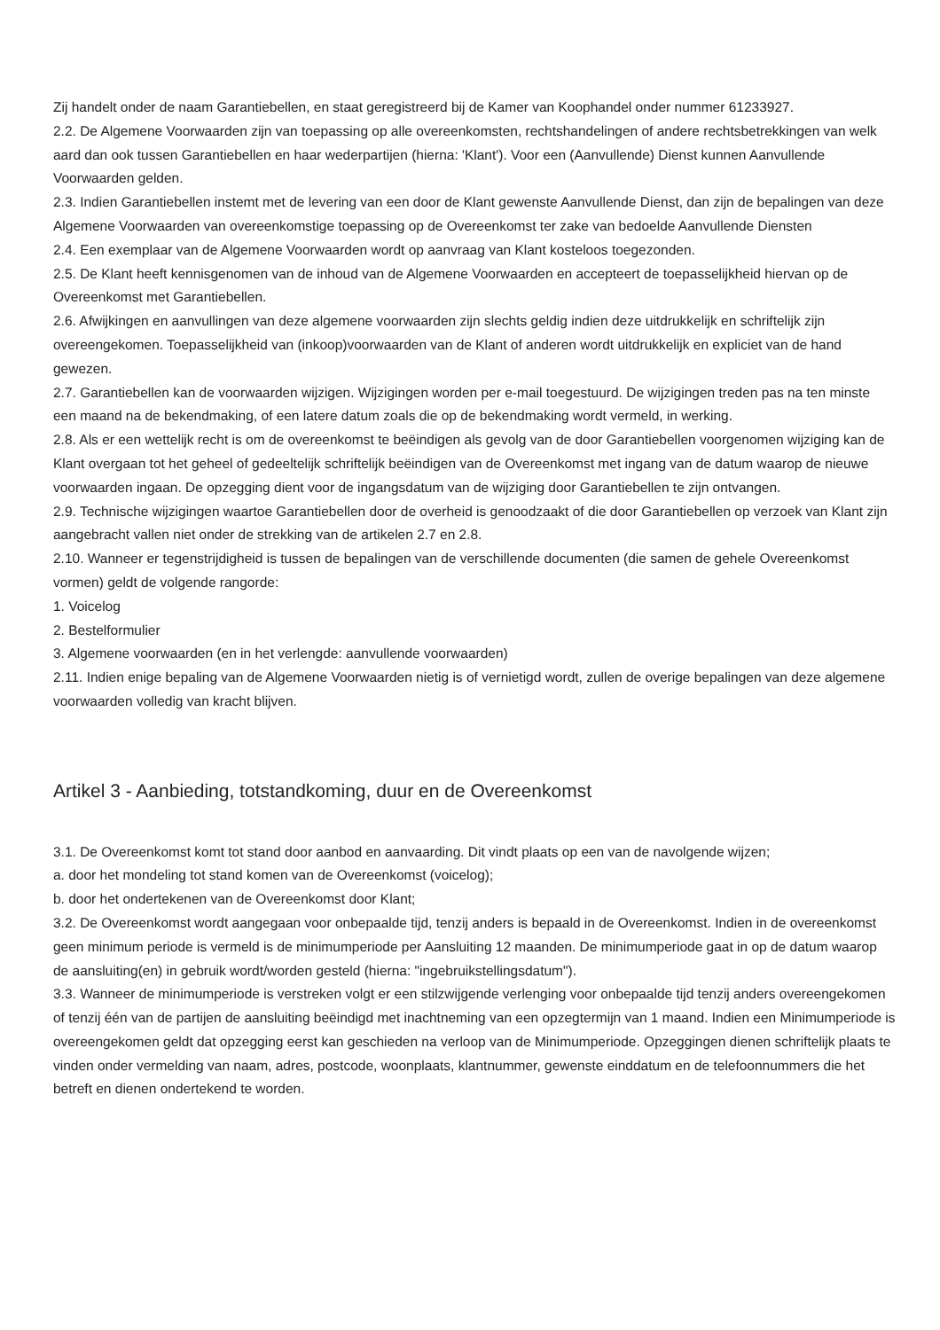Zij handelt onder de naam Garantiebellen, en staat geregistreerd bij de Kamer van Koophandel onder nummer 61233927.
2.2. De Algemene Voorwaarden zijn van toepassing op alle overeenkomsten, rechtshandelingen of andere rechtsbetrekkingen van welk aard dan ook tussen Garantiebellen en haar wederpartijen (hierna: 'Klant'). Voor een (Aanvullende) Dienst kunnen Aanvullende Voorwaarden gelden.
2.3. Indien Garantiebellen instemt met de levering van een door de Klant gewenste Aanvullende Dienst, dan zijn de bepalingen van deze Algemene Voorwaarden van overeenkomstige toepassing op de Overeenkomst ter zake van bedoelde Aanvullende Diensten
2.4. Een exemplaar van de Algemene Voorwaarden wordt op aanvraag van Klant kosteloos toegezonden.
2.5. De Klant heeft kennisgenomen van de inhoud van de Algemene Voorwaarden en accepteert de toepasselijkheid hiervan op de Overeenkomst met Garantiebellen.
2.6. Afwijkingen en aanvullingen van deze algemene voorwaarden zijn slechts geldig indien deze uitdrukkelijk en schriftelijk zijn overeengekomen. Toepasselijkheid van (inkoop)voorwaarden van de Klant of anderen wordt uitdrukkelijk en expliciet van de hand gewezen.
2.7. Garantiebellen kan de voorwaarden wijzigen. Wijzigingen worden per e-mail toegestuurd. De wijzigingen treden pas na ten minste een maand na de bekendmaking, of een latere datum zoals die op de bekendmaking wordt vermeld, in werking.
2.8. Als er een wettelijk recht is om de overeenkomst te beëindigen als gevolg van de door Garantiebellen voorgenomen wijziging kan de Klant overgaan tot het geheel of gedeeltelijk schriftelijk beëindigen van de Overeenkomst met ingang van de datum waarop de nieuwe voorwaarden ingaan. De opzegging dient voor de ingangsdatum van de wijziging door Garantiebellen te zijn ontvangen.
2.9. Technische wijzigingen waartoe Garantiebellen door de overheid is genoodzaakt of die door Garantiebellen op verzoek van Klant zijn aangebracht vallen niet onder de strekking van de artikelen 2.7 en 2.8.
2.10. Wanneer er tegenstrijdigheid is tussen de bepalingen van de verschillende documenten (die samen de gehele Overeenkomst vormen) geldt de volgende rangorde:
1. Voicelog
2. Bestelformulier
3. Algemene voorwaarden (en in het verlengde: aanvullende voorwaarden)
2.11. Indien enige bepaling van de Algemene Voorwaarden nietig is of vernietigd wordt, zullen de overige bepalingen van deze algemene voorwaarden volledig van kracht blijven.
Artikel 3 - Aanbieding, totstandkoming, duur en de Overeenkomst
3.1. De Overeenkomst komt tot stand door aanbod en aanvaarding. Dit vindt plaats op een van de navolgende wijzen;
a. door het mondeling tot stand komen van de Overeenkomst (voicelog);
b. door het ondertekenen van de Overeenkomst door Klant;
3.2. De Overeenkomst wordt aangegaan voor onbepaalde tijd, tenzij anders is bepaald in de Overeenkomst. Indien in de overeenkomst geen minimum periode is vermeld is de minimumperiode per Aansluiting 12 maanden. De minimumperiode gaat in op de datum waarop de aansluiting(en) in gebruik wordt/worden gesteld (hierna: "ingebruikstellingsdatum").
3.3. Wanneer de minimumperiode is verstreken volgt er een stilzwijgende verlenging voor onbepaalde tijd tenzij anders overeengekomen of tenzij één van de partijen de aansluiting beëindigd met inachtneming van een opzegtermijn van 1 maand. Indien een Minimumperiode is overeengekomen geldt dat opzegging eerst kan geschieden na verloop van de Minimumperiode. Opzeggingen dienen schriftelijk plaats te vinden onder vermelding van naam, adres, postcode, woonplaats, klantnummer, gewenste einddatum en de telefoonnummers die het betreft en dienen ondertekend te worden.